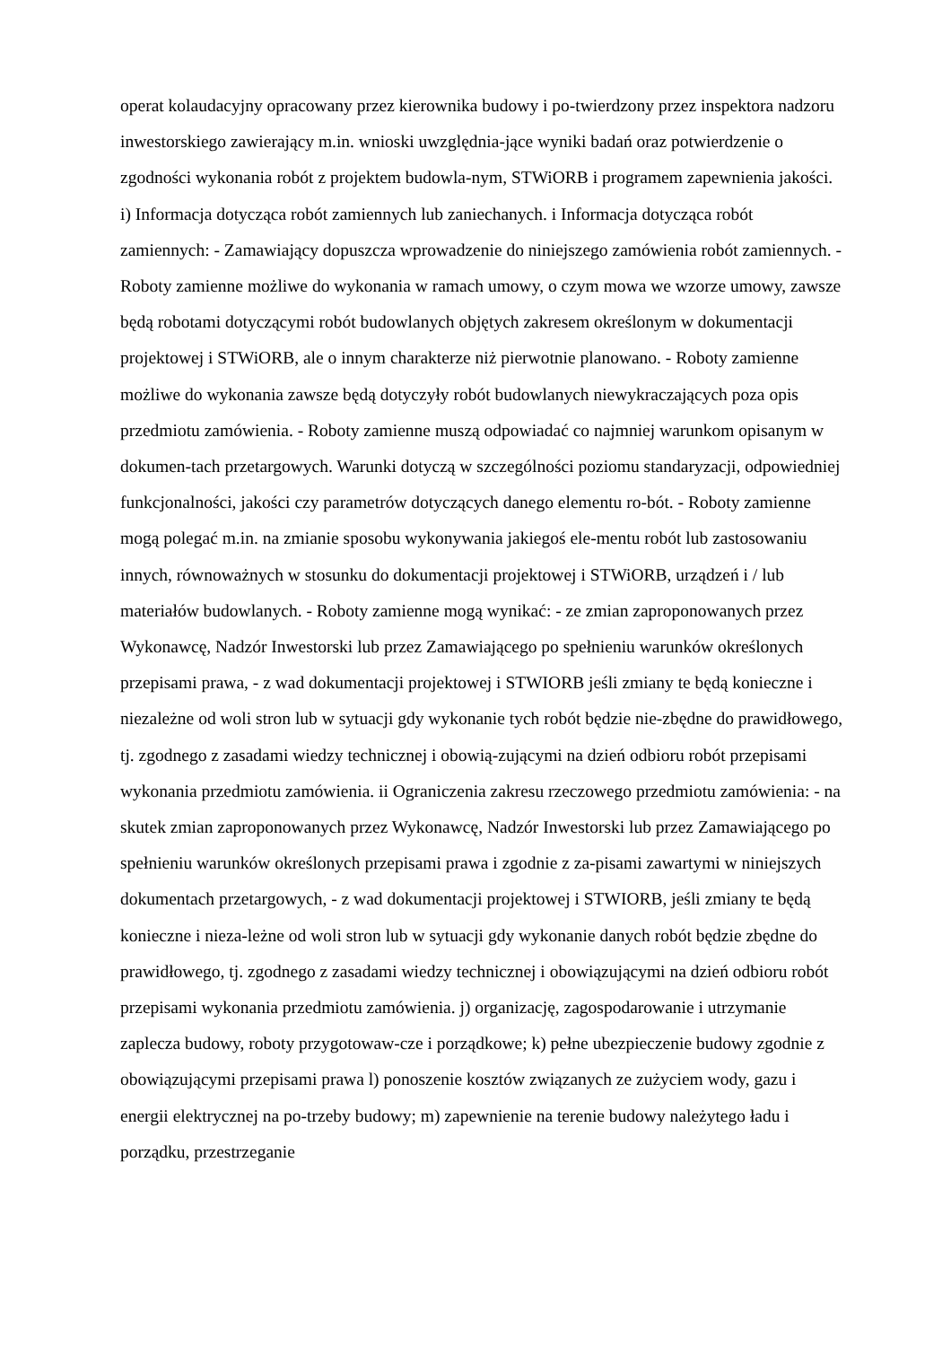operat kolaudacyjny opracowany przez kierownika budowy i po-twierdzony przez inspektora nadzoru inwestorskiego zawierający m.in. wnioski uwzględnia-jące wyniki badań oraz potwierdzenie o zgodności wykonania robót z projektem budowla-nym, STWiORB i programem zapewnienia jakości. i) Informacja dotycząca robót zamiennych lub zaniechanych. i Informacja dotycząca robót zamiennych: - Zamawiający dopuszcza wprowadzenie do niniejszego zamówienia robót zamiennych. - Roboty zamienne możliwe do wykonania w ramach umowy, o czym mowa we wzorze umowy, zawsze będą robotami dotyczącymi robót budowlanych objętych zakresem określonym w dokumentacji projektowej i STWiORB, ale o innym charakterze niż pierwotnie planowano. - Roboty zamienne możliwe do wykonania zawsze będą dotyczyły robót budowlanych niewykraczających poza opis przedmiotu zamówienia. - Roboty zamienne muszą odpowiadać co najmniej warunkom opisanym w dokumen-tach przetargowych. Warunki dotyczą w szczególności poziomu standaryzacji, odpowiedniej funkcjonalności, jakości czy parametrów dotyczących danego elementu ro-bót. - Roboty zamienne mogą polegać m.in. na zmianie sposobu wykonywania jakiegoś ele-mentu robót lub zastosowaniu innych, równoważnych w stosunku do dokumentacji projektowej i STWiORB, urządzeń i / lub materiałów budowlanych. - Roboty zamienne mogą wynikać: - ze zmian zaproponowanych przez Wykonawcę, Nadzór Inwestorski lub przez Zamawiającego po spełnieniu warunków określonych przepisami prawa, - z wad dokumentacji projektowej i STWIORB jeśli zmiany te będą konieczne i niezależne od woli stron lub w sytuacji gdy wykonanie tych robót będzie nie-zbędne do prawidłowego, tj. zgodnego z zasadami wiedzy technicznej i obowią-zującymi na dzień odbioru robót przepisami wykonania przedmiotu zamówienia. ii Ograniczenia zakresu rzeczowego przedmiotu zamówienia: - na skutek zmian zaproponowanych przez Wykonawcę, Nadzór Inwestorski lub przez Zamawiającego po spełnieniu warunków określonych przepisami prawa i zgodnie z za-pisami zawartymi w niniejszych dokumentach przetargowych, - z wad dokumentacji projektowej i STWIORB, jeśli zmiany te będą konieczne i nieza-leżne od woli stron lub w sytuacji gdy wykonanie danych robót będzie zbędne do prawidłowego, tj. zgodnego z zasadami wiedzy technicznej i obowiązującymi na dzień odbioru robót przepisami wykonania przedmiotu zamówienia. j) organizację, zagospodarowanie i utrzymanie zaplecza budowy, roboty przygotowaw-cze i porządkowe; k) pełne ubezpieczenie budowy zgodnie z obowiązującymi przepisami prawa l) ponoszenie kosztów związanych ze zużyciem wody, gazu i energii elektrycznej na po-trzeby budowy; m) zapewnienie na terenie budowy należytego ładu i porządku, przestrzeganie